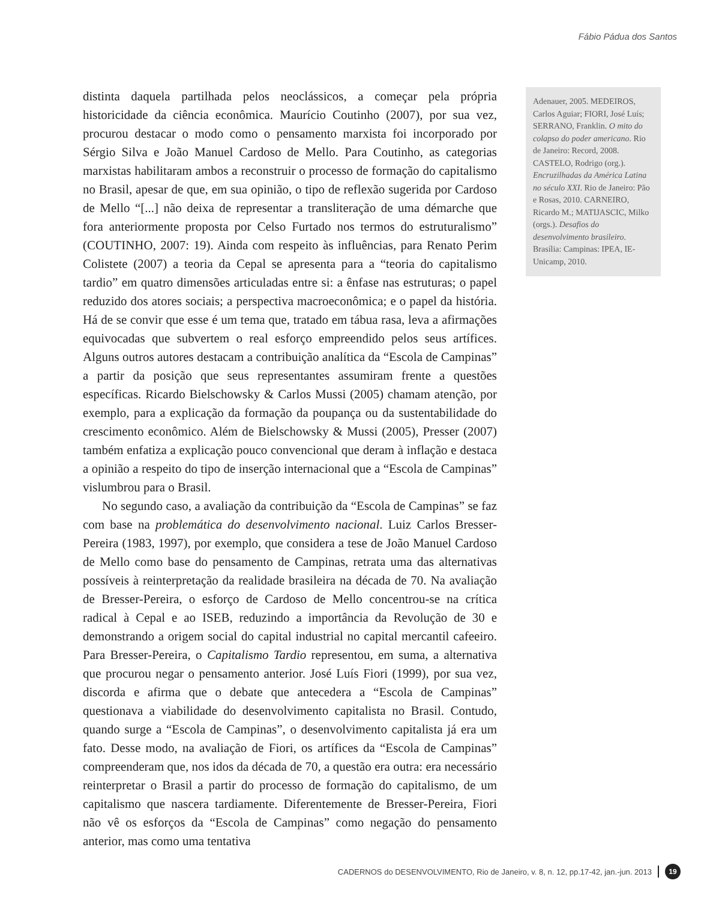Fábio Pádua dos Santos
distinta daquela partilhada pelos neoclássicos, a começar pela própria historicidade da ciência econômica. Maurício Coutinho (2007), por sua vez, procurou destacar o modo como o pensamento marxista foi incorporado por Sérgio Silva e João Manuel Cardoso de Mello. Para Coutinho, as categorias marxistas habilitaram ambos a reconstruir o processo de formação do capitalismo no Brasil, apesar de que, em sua opinião, o tipo de reflexão sugerida por Cardoso de Mello “[...] não deixa de representar a transliteração de uma démarche que fora anteriormente proposta por Celso Furtado nos termos do estruturalismo” (COUTINHO, 2007: 19). Ainda com respeito às influências, para Renato Perim Colistete (2007) a teoria da Cepal se apresenta para a “teoria do capitalismo tardio” em quatro dimensões articuladas entre si: a ênfase nas estruturas; o papel reduzido dos atores sociais; a perspectiva macroeconômica; e o papel da história. Há de se convir que esse é um tema que, tratado em tábua rasa, leva a afirmações equivocadas que subvertem o real esforço empreendido pelos seus artífices. Alguns outros autores destacam a contribuição analítica da “Escola de Campinas” a partir da posição que seus representantes assumiram frente a questões específicas. Ricardo Bielschowsky & Carlos Mussi (2005) chamam atenção, por exemplo, para a explicação da formação da poupança ou da sustentabilidade do crescimento econômico. Além de Bielschowsky & Mussi (2005), Presser (2007) também enfatiza a explicação pouco convencional que deram à inflação e destaca a opinião a respeito do tipo de inserção internacional que a “Escola de Campinas” vislumbrou para o Brasil.
No segundo caso, a avaliação da contribuição da “Escola de Campinas” se faz com base na problemática do desenvolvimento nacional. Luiz Carlos Bresser-Pereira (1983, 1997), por exemplo, que considera a tese de João Manuel Cardoso de Mello como base do pensamento de Campinas, retrata uma das alternativas possíveis à reinterpretação da realidade brasileira na década de 70. Na avaliação de Bresser-Pereira, o esforço de Cardoso de Mello concentrou-se na crítica radical à Cepal e ao ISEB, reduzindo a importância da Revolução de 30 e demonstrando a origem social do capital industrial no capital mercantil cafeeiro. Para Bresser-Pereira, o Capitalismo Tardio representou, em suma, a alternativa que procurou negar o pensamento anterior. José Luís Fiori (1999), por sua vez, discorda e afirma que o debate que antecedera a “Escola de Campinas” questionava a viabilidade do desenvolvimento capitalista no Brasil. Contudo, quando surge a “Escola de Campinas”, o desenvolvimento capitalista já era um fato. Desse modo, na avaliação de Fiori, os artífices da “Escola de Campinas” compreenderam que, nos idos da década de 70, a questão era outra: era necessário reinterpretar o Brasil a partir do processo de formação do capitalismo, de um capitalismo que nascera tardiamente. Diferentemente de Bresser-Pereira, Fiori não vê os esforços da “Escola de Campinas” como negação do pensamento anterior, mas como uma tentativa
Adenauer, 2005. MEDEIROS, Carlos Aguiar; FIORI, José Luís; SERRANO, Franklin. O mito do colapso do poder americano. Rio de Janeiro: Record, 2008. CASTELO, Rodrigo (org.). Encruzilhadas da América Latina no século XXI. Rio de Janeiro: Pão e Rosas, 2010. CARNEIRO, Ricardo M.; MATIJASCIC, Milko (orgs.). Desafios do desenvolvimento brasileiro. Brasília: Campinas: IPEA, IE-Unicamp, 2010.
CADERNOS do DESENVOLVIMENTO, Rio de Janeiro, v. 8, n. 12, pp.17-42, jan.-jun. 2013 19